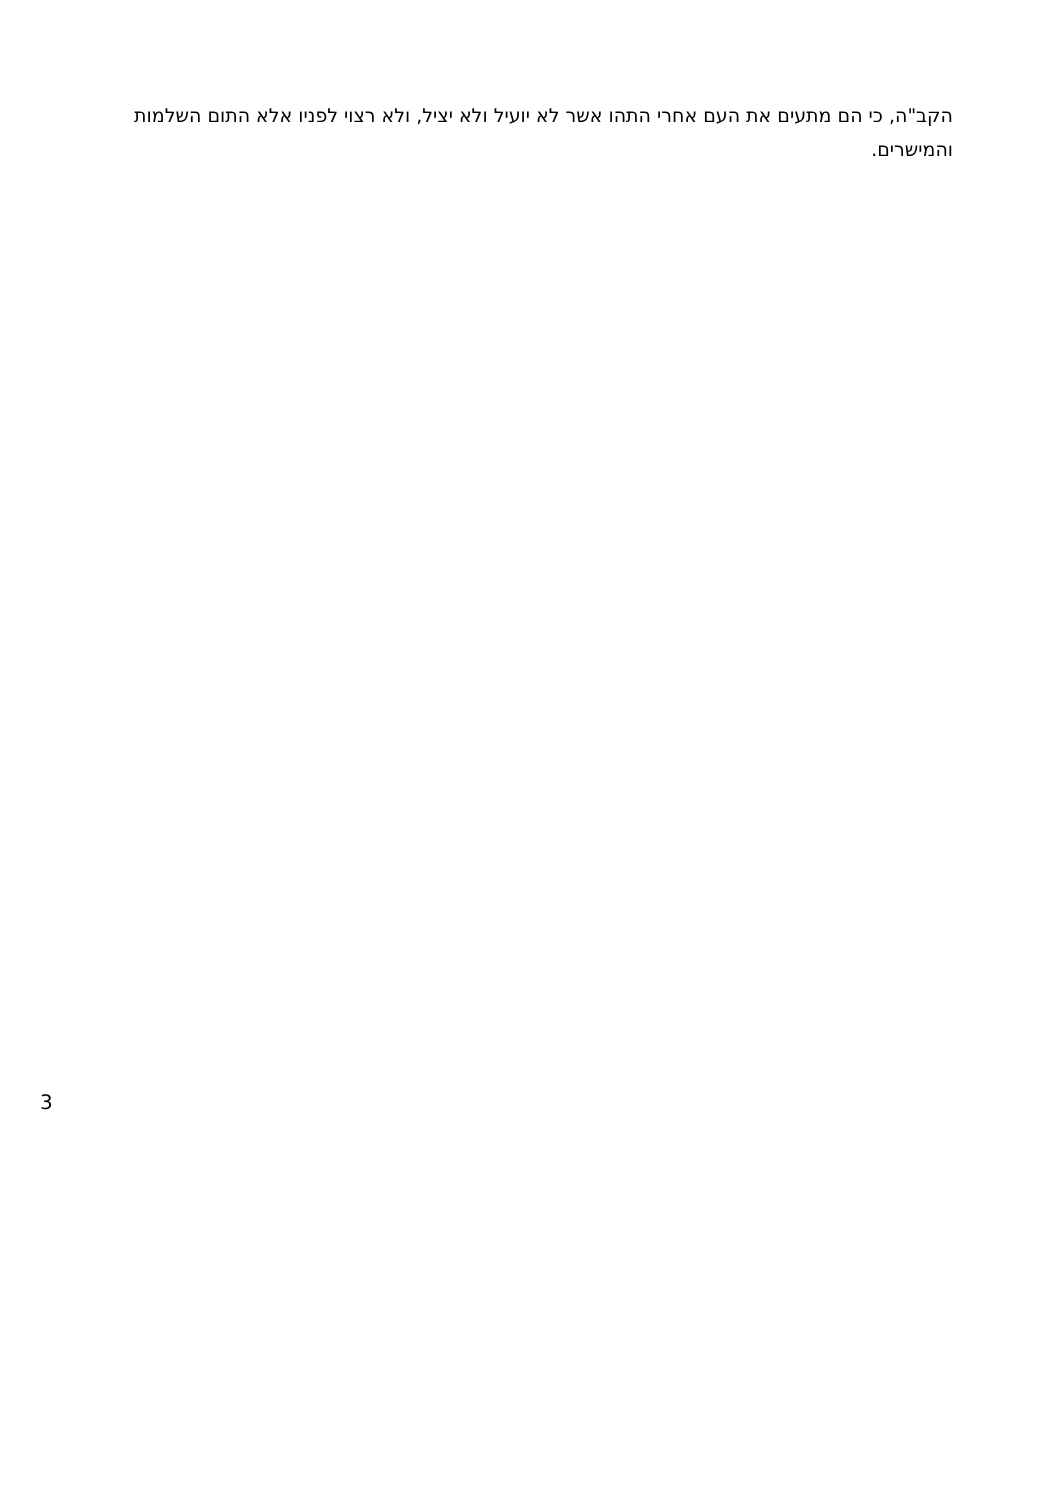הקב"ה, כי הם מתעים את העם אחרי התהו אשר לא יועיל ולא יציל, ולא רצוי לפניו אלא התום השלמות והמישרים.
3